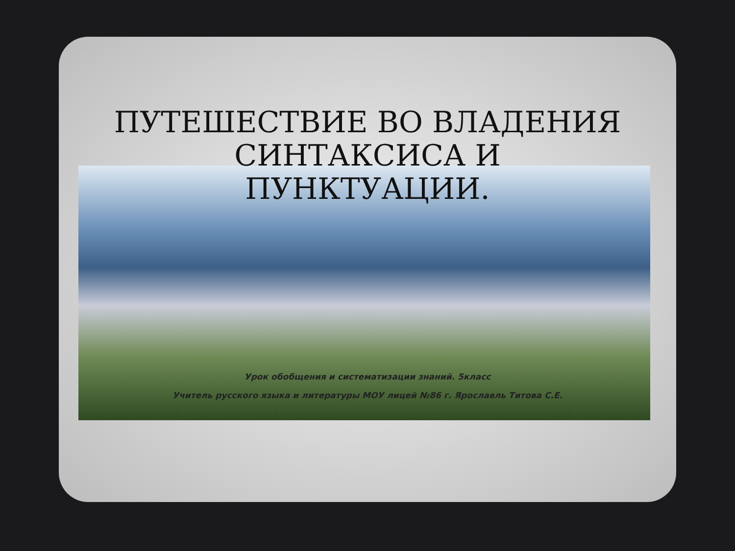ПУТЕШЕСТВИЕ ВО ВЛАДЕНИЯ
СИНТАКСИСА И
ПУНКТУАЦИИ.
Урок обобщения и систематизации знаний. 5класс
Учитель русского языка и литературы МОУ лицей №86 г. Ярославль Титова С.Е.